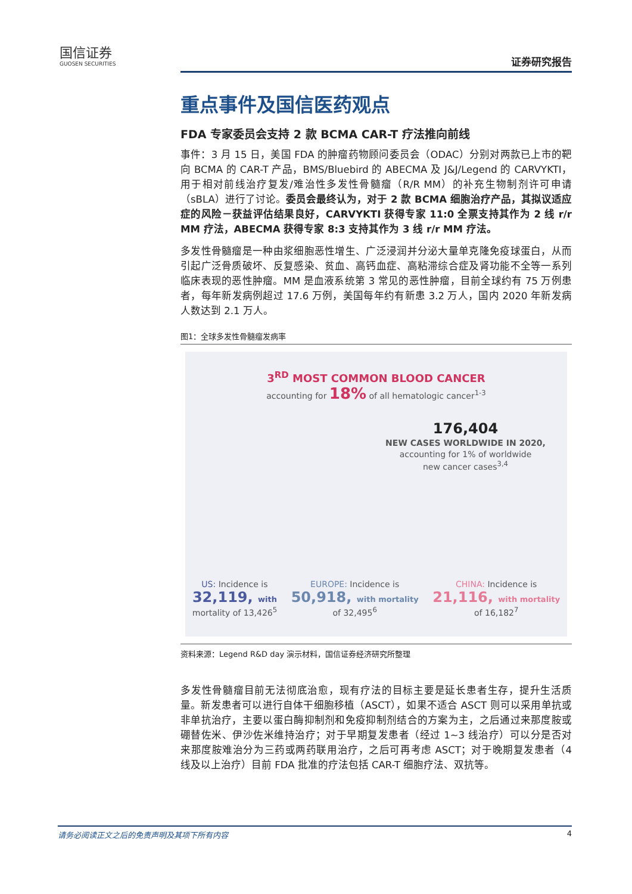国信证券
GUOSEN SECURITIES
证券研究报告
重点事件及国信医药观点
FDA 专家委员会支持 2 款 BCMA CAR-T 疗法推向前线
事件：3 月 15 日，美国 FDA 的肿瘤药物顾问委员会（ODAC）分别对两款已上市的靶向 BCMA 的 CAR-T 产品，BMS/Bluebird 的 ABECMA 及 J&J/Legend 的 CARVYKTI，用于相对前线治疗复发/难治性多发性骨髓瘤（R/R MM）的补充生物制剂许可申请（sBLA）进行了讨论。委员会最终认为，对于 2 款 BCMA 细胞治疗产品，其拟议适应症的风险－获益评估结果良好，CARVYKTI 获得专家 11:0 全票支持其作为 2 线 r/r MM 疗法，ABECMA 获得专家 8:3 支持其作为 3 线 r/r MM 疗法。
多发性骨髓瘤是一种由浆细胞恶性增生、广泛浸润并分泌大量单克隆免疫球蛋白，从而引起广泛骨质破坏、反复感染、贫血、高钙血症、高粘滞综合症及肾功能不全等一系列临床表现的恶性肿瘤。MM 是血液系统第 3 常见的恶性肿瘤，目前全球约有 75 万例患者，每年新发病例超过 17.6 万例，美国每年约有新患 3.2 万人，国内 2020 年新发病人数达到 2.1 万人。
图1：全球多发性骨髓瘤发病率
3<sup>RD</sup> MOST COMMON BLOOD CANCER
accounting for 18% of all hematologic cancer<sup>1-3</sup>
176,404
NEW CASES WORLDWIDE IN 2020,
accounting for 1% of worldwide
new cancer cases<sup>3,4</sup>
US: Incidence is
32,119, with
mortality of 13,426<sup>5</sup>
EUROPE: Incidence is
50,918, with mortality
of 32,495<sup>6</sup>
CHINA: Incidence is
21,116, with mortality
of 16,182<sup>7</sup>
资料来源：Legend R&D day 演示材料，国信证券经济研究所整理
多发性骨髓瘤目前无法彻底治愈，现有疗法的目标主要是延长患者生存，提升生活质量。新发患者可以进行自体干细胞移植（ASCT），如果不适合 ASCT 则可以采用单抗或非单抗治疗，主要以蛋白酶抑制剂和免疫抑制剂结合的方案为主，之后通过来那度胺或硼替佐米、伊沙佐米维持治疗；对于早期复发患者（经过 1~3 线治疗）可以分是否对来那度胺难治分为三药或两药联用治疗，之后可再考虑 ASCT；对于晚期复发患者（4 线及以上治疗）目前 FDA 批准的疗法包括 CAR-T 细胞疗法、双抗等。
请务必阅读正文之后的免责声明及其项下所有内容 4